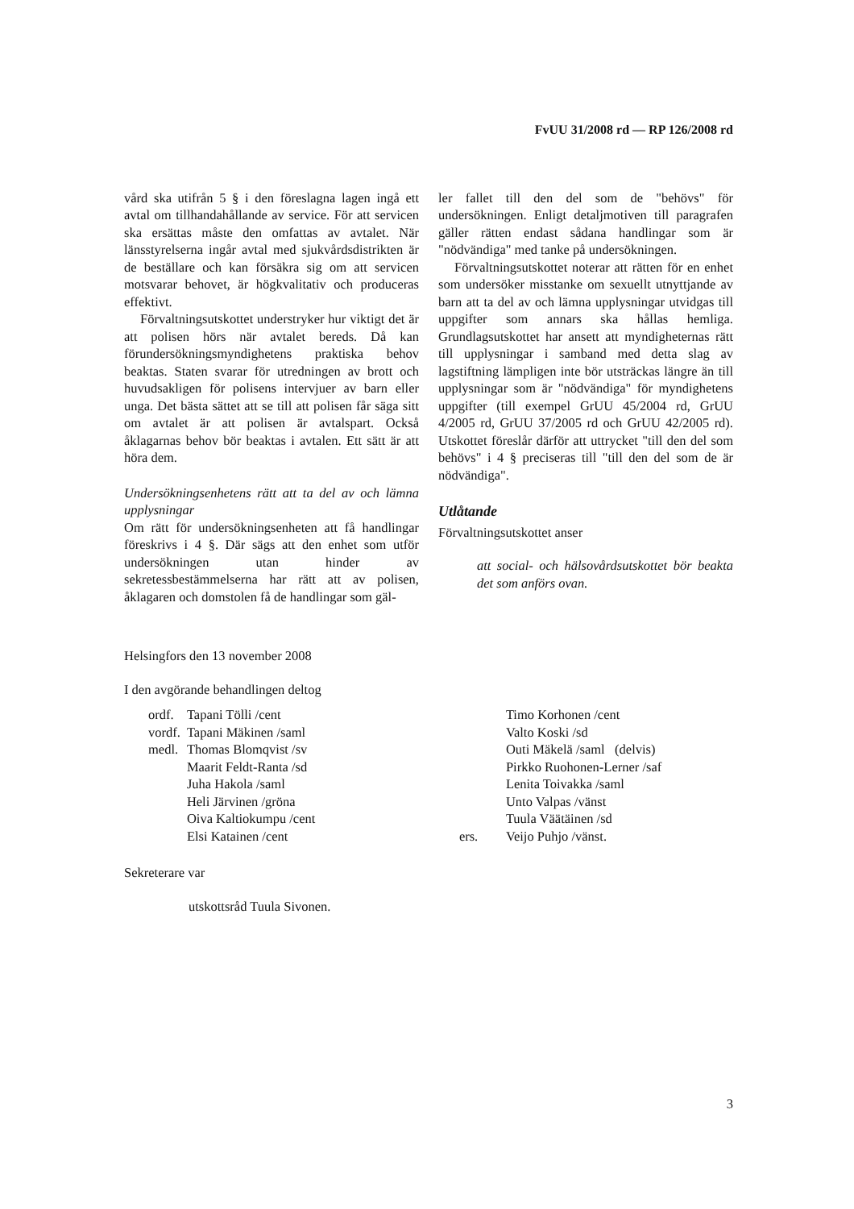FvUU 31/2008 rd — RP 126/2008 rd
vård ska utifrån 5 § i den föreslagna lagen ingå ett avtal om tillhandahållande av service. För att servicen ska ersättas måste den omfattas av avtalet. När länsstyrelserna ingår avtal med sjukvårdsdistrikten är de beställare och kan försäkra sig om att servicen motsvarar behovet, är högkvalitativ och produceras effektivt.
Förvaltningsutskottet understryker hur viktigt det är att polisen hörs när avtalet bereds. Då kan förundersökningsmyndighetens praktiska behov beaktas. Staten svarar för utredningen av brott och huvudsakligen för polisens intervjuer av barn eller unga. Det bästa sättet att se till att polisen får säga sitt om avtalet är att polisen är avtalspart. Också åklagarnas behov bör beaktas i avtalen. Ett sätt är att höra dem.
Undersökningsenhetens rätt att ta del av och lämna upplysningar
Om rätt för undersökningsenheten att få handlingar föreskrivs i 4 §. Där sägs att den enhet som utför undersökningen utan hinder av sekretessbestämmelserna har rätt att av polisen, åklagaren och domstolen få de handlingar som gäl-
ler fallet till den del som de "behövs" för undersökningen. Enligt detaljmotiven till paragrafen gäller rätten endast sådana handlingar som är "nödvändiga" med tanke på undersökningen.
Förvaltningsutskottet noterar att rätten för en enhet som undersöker misstanke om sexuellt utnyttjande av barn att ta del av och lämna upplysningar utvidgas till uppgifter som annars ska hållas hemliga. Grundlagsutskottet har ansett att myndigheternas rätt till upplysningar i samband med detta slag av lagstiftning lämpligen inte bör utsträckas längre än till upplysningar som är "nödvändiga" för myndighetens uppgifter (till exempel GrUU 45/2004 rd, GrUU 4/2005 rd, GrUU 37/2005 rd och GrUU 42/2005 rd). Utskottet föreslår därför att uttrycket "till den del som behövs" i 4 § preciseras till "till den del som de är nödvändiga".
Utlåtande
Förvaltningsutskottet anser
att social- och hälsovårdsutskottet bör beakta det som anförs ovan.
Helsingfors den 13 november 2008
I den avgörande behandlingen deltog
| ordf. | Tapani Tölli /cent | | Timo Korhonen /cent |
| vordf. | Tapani Mäkinen /saml | | Valto Koski /sd |
| medl. | Thomas Blomqvist /sv | | Outi Mäkelä /saml (delvis) |
| | Maarit Feldt-Ranta /sd | | Pirkko Ruohonen-Lerner /saf |
| | Juha Hakola /saml | | Lenita Toivakka /saml |
| | Heli Järvinen /gröna | | Unto Valpas /vänst |
| | Oiva Kaltiokumpu /cent | | Tuula Väätäinen /sd |
| | Elsi Katainen /cent | ers. | Veijo Puhjo /vänst. |
Sekreterare var
utskottsråd Tuula Sivonen.
3